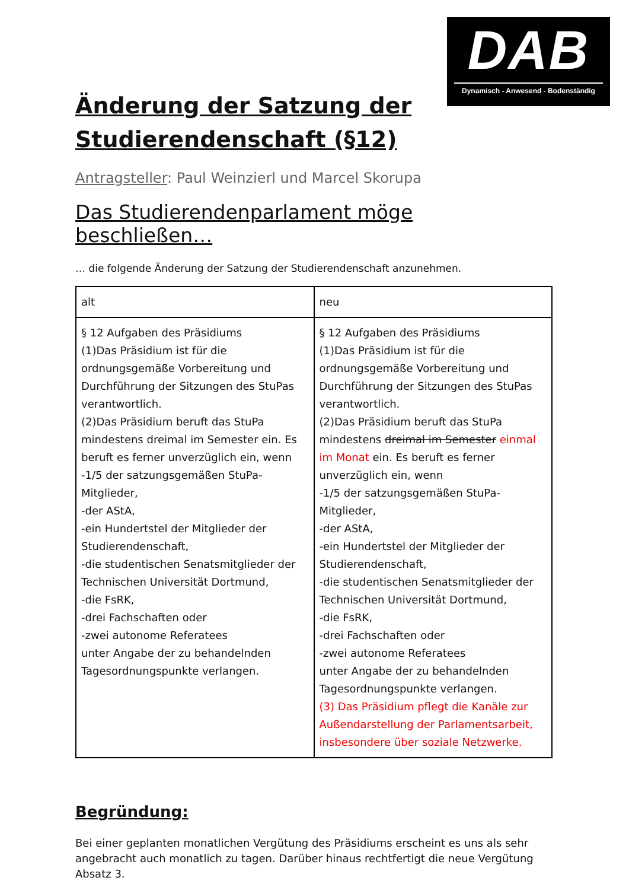DAB
Dynamisch - Anwesend - Bodenständig
Änderung der Satzung der Studierendenschaft (§12)
Antragsteller: Paul Weinzierl und Marcel Skorupa
Das Studierendenparlament möge beschließen…
… die folgende Änderung der Satzung der Studierendenschaft anzunehmen.
| alt | neu |
| § 12 Aufgaben des Präsidiums (1)Das Präsidium ist für die ordnungsgemäße Vorbereitung und Durchführung der Sitzungen des StuPas verantwortlich. (2)Das Präsidium beruft das StuPa mindestens dreimal im Semester ein. Es beruft es ferner unverzüglich ein, wenn -1/5 der satzungsgemäßen StuPa-Mitglieder, -der AStA, -ein Hundertstel der Mitglieder der Studierendenschaft, -die studentischen Senatsmitglieder der Technischen Universität Dortmund, -die FsRK, -drei Fachschaften oder -zwei autonome Referatees unter Angabe der zu behandelnden Tagesordnungspunkte verlangen. | § 12 Aufgaben des Präsidiums (1)Das Präsidium ist für die ordnungsgemäße Vorbereitung und Durchführung der Sitzungen des StuPas verantwortlich. (2)Das Präsidium beruft das StuPa mindestens dreimal im Semester einmal im Monat ein. Es beruft es ferner unverzüglich ein, wenn -1/5 der satzungsgemäßen StuPa-Mitglieder, -der AStA, -ein Hundertstel der Mitglieder der Studierendenschaft, -die studentischen Senatsmitglieder der Technischen Universität Dortmund, -die FsRK, -drei Fachschaften oder -zwei autonome Referatees unter Angabe der zu behandelnden Tagesordnungspunkte verlangen. (3) Das Präsidium pflegt die Kanäle zur Außendarstellung der Parlamentsarbeit, insbesondere über soziale Netzwerke. |
Begründung:
Bei einer geplanten monatlichen Vergütung des Präsidiums erscheint es uns als sehr angebracht auch monatlich zu tagen. Darüber hinaus rechtfertigt die neue Vergütung Absatz 3.